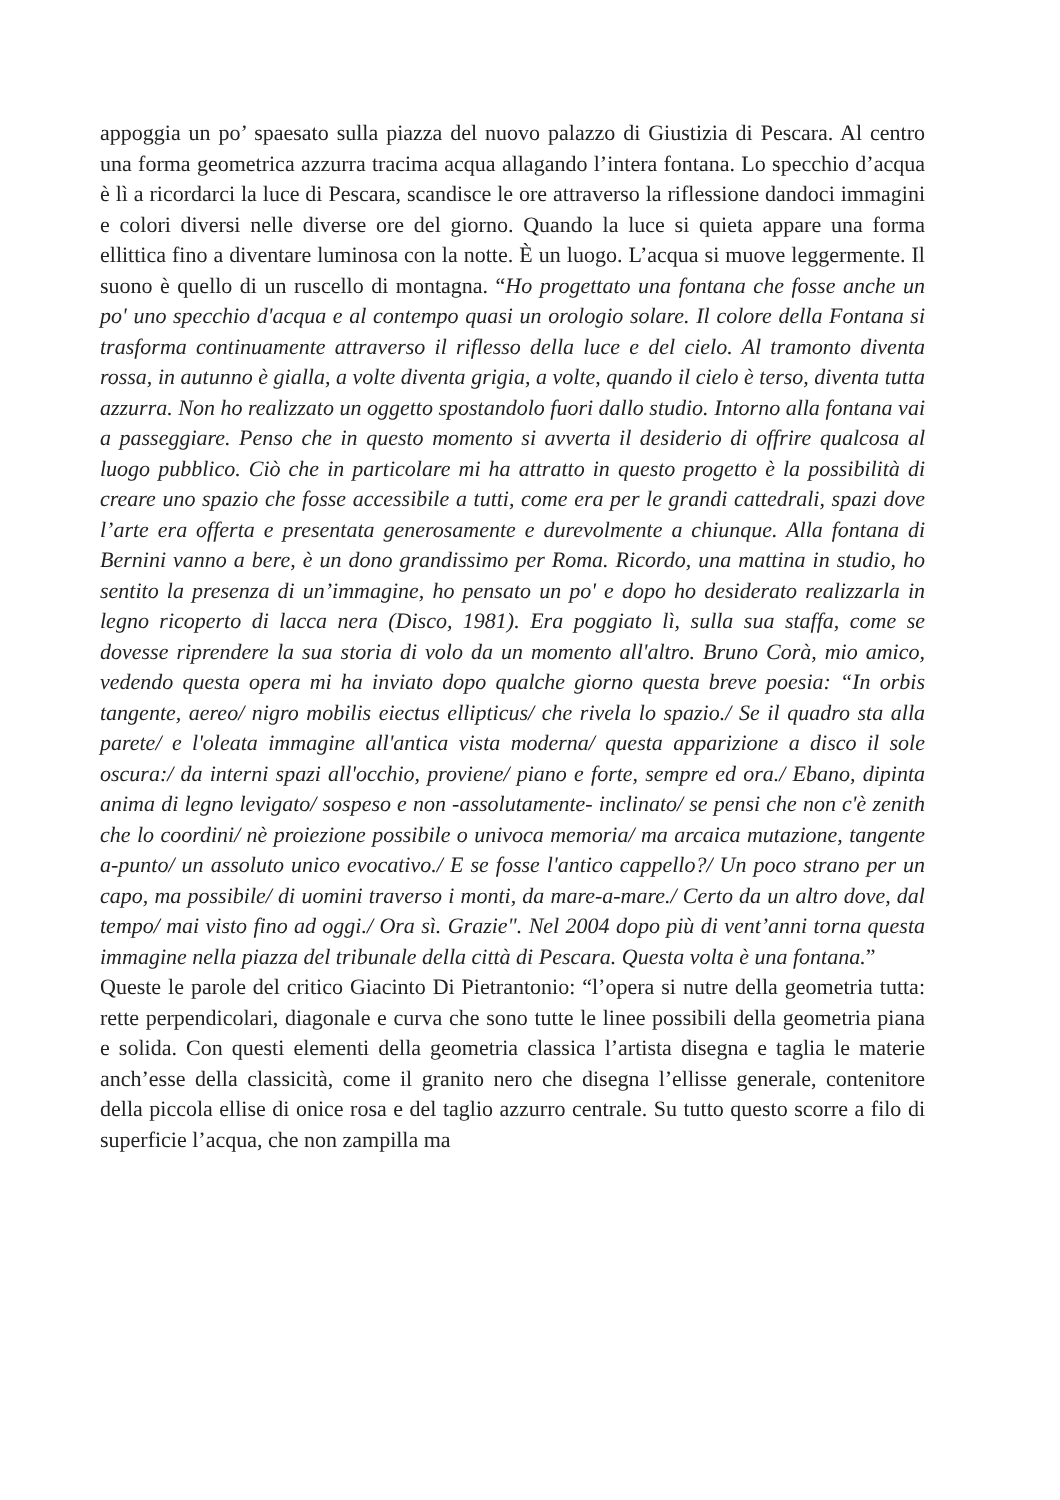appoggia un po’ spaesato sulla piazza del nuovo palazzo di Giustizia di Pescara. Al centro una forma geometrica azzurra tracima acqua allagando l’intera fontana. Lo specchio d’acqua è lì a ricordarci la luce di Pescara, scandisce le ore attraverso la riflessione dandoci immagini e colori diversi nelle diverse ore del giorno. Quando la luce si quieta appare una forma ellittica fino a diventare luminosa con la notte. È un luogo. L’acqua si muove leggermente. Il suono è quello di un ruscello di montagna. “Ho progettato una fontana che fosse anche un po' uno specchio d'acqua e al contempo quasi un orologio solare. Il colore della Fontana si trasforma continuamente attraverso il riflesso della luce e del cielo. Al tramonto diventa rossa, in autunno è gialla, a volte diventa grigia, a volte, quando il cielo è terso, diventa tutta azzurra. Non ho realizzato un oggetto spostandolo fuori dallo studio. Intorno alla fontana vai a passeggiare. Penso che in questo momento si avverta il desiderio di offrire qualcosa al luogo pubblico. Ciò che in particolare mi ha attratto in questo progetto è la possibilità di creare uno spazio che fosse accessibile a tutti, come era per le grandi cattedrali, spazi dove l’arte era offerta e presentata generosamente e durevolmente a chiunque. Alla fontana di Bernini vanno a bere, è un dono grandissimo per Roma. Ricordo, una mattina in studio, ho sentito la presenza di un’immagine, ho pensato un po' e dopo ho desiderato realizzarla in legno ricoperto di lacca nera (Disco, 1981). Era poggiato lì, sulla sua staffa, come se dovesse riprendere la sua storia di volo da un momento all'altro. Bruno Corà, mio amico, vedendo questa opera mi ha inviato dopo qualche giorno questa breve poesia: “In orbis tangente, aereo/ nigro mobilis eiectus ellipticus/ che rivela lo spazio./ Se il quadro sta alla parete/ e l'oleata immagine all'antica vista moderna/ questa apparizione a disco il sole oscura:/ da interni spazi all'occhio, proviene/ piano e forte, sempre ed ora./ Ebano, dipinta anima di legno levigato/ sospeso e non -assolutamente- inclinato/ se pensi che non c'è zenith che lo coordini/ nè proiezione possibile o univoca memoria/ ma arcaica mutazione, tangente a-punto/ un assoluto unico evocativo./ E se fosse l'antico cappello?/ Un poco strano per un capo, ma possibile/ di uomini traverso i monti, da mare-a-mare./ Certo da un altro dove, dal tempo/ mai visto fino ad oggi./ Ora sì. Grazie". Nel 2004 dopo più di vent’anni torna questa immagine nella piazza del tribunale della città di Pescara. Questa volta è una fontana.”
Queste le parole del critico Giacinto Di Pietrantonio: “l’opera si nutre della geometria tutta: rette perpendicolari, diagonale e curva che sono tutte le linee possibili della geometria piana e solida. Con questi elementi della geometria classica l’artista disegna e taglia le materie anch’esse della classicità, come il granito nero che disegna l’ellisse generale, contenitore della piccola ellise di onice rosa e del taglio azzurro centrale. Su tutto questo scorre a filo di superficie l’acqua, che non zampilla ma